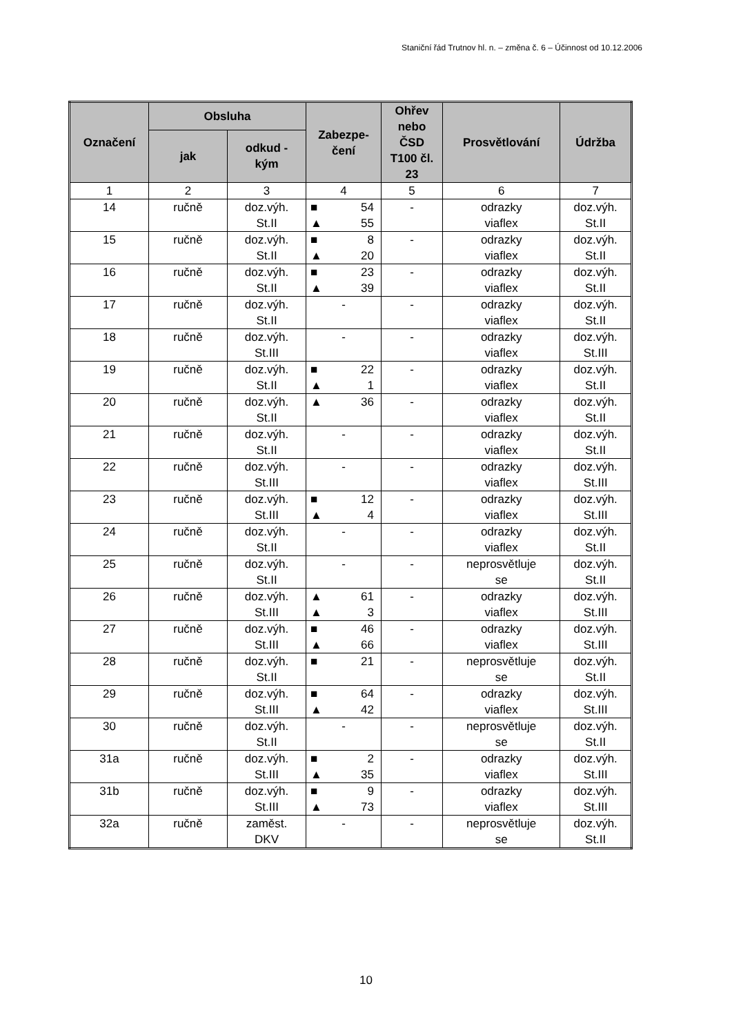Staniční řád Trutnov hl. n. – změna č. 6 – Účinnost od 10.12.2006
| Označení | Obsluha | | Zabezpe- čení | Ohřev nebo ČSD T100 čl. 23 | Prosvětlování | Údržba |
| --- | --- | --- | --- | --- | --- | --- |
| | jak | odkud - kým | | | | |
| 1 | 2 | 3 | 4 | 5 | 6 | 7 |
| 14 | ručně | doz.výh. St.II | ■ 54 ▲ 55 | - | odrazky viaflex | doz.výh. St.II |
| 15 | ručně | doz.výh. St.II | ■ 8 ▲ 20 | - | odrazky viaflex | doz.výh. St.II |
| 16 | ručně | doz.výh. St.II | ■ 23 ▲ 39 | - | odrazky viaflex | doz.výh. St.II |
| 17 | ručně | doz.výh. St.II | - | - | odrazky viaflex | doz.výh. St.II |
| 18 | ručně | doz.výh. St.III | - | - | odrazky viaflex | doz.výh. St.III |
| 19 | ručně | doz.výh. St.II | ■ 22 ▲ 1 | - | odrazky viaflex | doz.výh. St.II |
| 20 | ručně | doz.výh. St.II | ▲ 36 | - | odrazky viaflex | doz.výh. St.II |
| 21 | ručně | doz.výh. St.II | - | - | odrazky viaflex | doz.výh. St.II |
| 22 | ručně | doz.výh. St.III | - | - | odrazky viaflex | doz.výh. St.III |
| 23 | ručně | doz.výh. St.III | ■ 12 ▲ 4 | - | odrazky viaflex | doz.výh. St.III |
| 24 | ručně | doz.výh. St.II | - | - | odrazky viaflex | doz.výh. St.II |
| 25 | ručně | doz.výh. St.II | - | - | neprosvětluje se | doz.výh. St.II |
| 26 | ručně | doz.výh. St.III | ▲ 61 ▲ 3 | - | odrazky viaflex | doz.výh. St.III |
| 27 | ručně | doz.výh. St.III | ■ 46 ▲ 66 | - | odrazky viaflex | doz.výh. St.III |
| 28 | ručně | doz.výh. St.II | ■ 21 | - | neprosvětluje se | doz.výh. St.II |
| 29 | ručně | doz.výh. St.III | ■ 64 ▲ 42 | - | odrazky viaflex | doz.výh. St.III |
| 30 | ručně | doz.výh. St.II | - | - | neprosvětluje se | doz.výh. St.II |
| 31a | ručně | doz.výh. St.III | ■ 2 ▲ 35 | - | odrazky viaflex | doz.výh. St.III |
| 31b | ručně | doz.výh. St.III | ■ 9 ▲ 73 | - | odrazky viaflex | doz.výh. St.III |
| 32a | ručně | zaměst. DKV | - | - | neprosvětluje se | doz.výh. St.II |
10